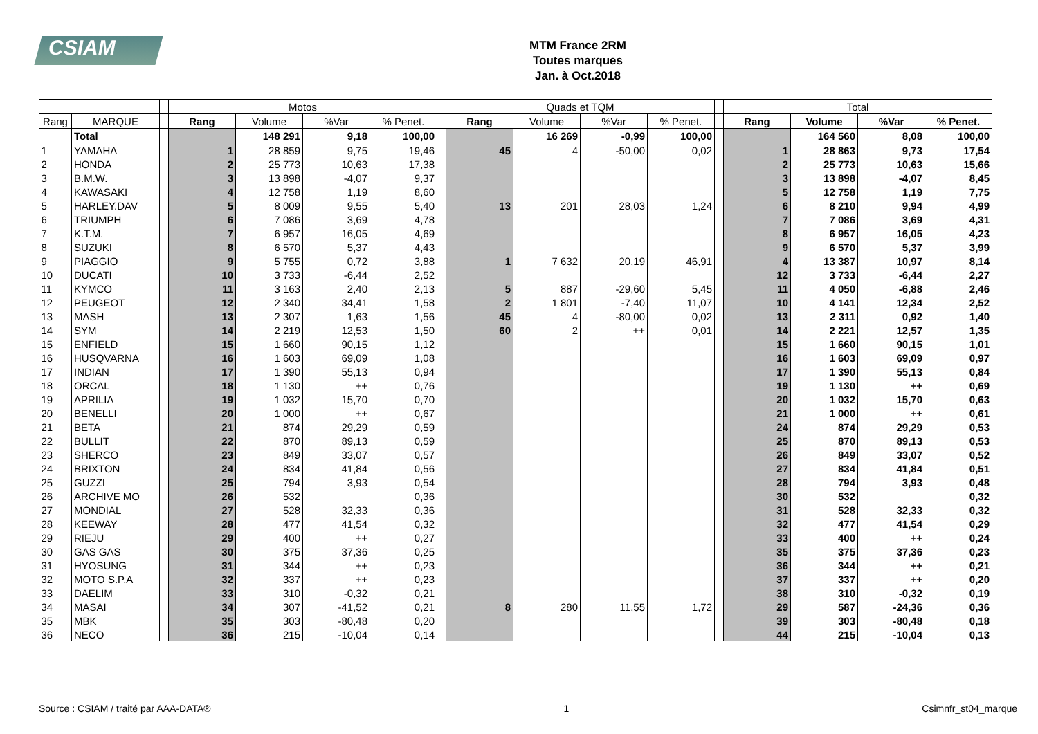CSIAM
MTM France 2RM
Toutes marques
Jan. à Oct.2018
| | | | Motos | | | | | Quads et TQM | | | | | Total | | | |
| Rang | MARQUE | | Rang | Volume | %Var | % Penet. | | Rang | Volume | %Var | % Penet. | | Rang | Volume | %Var | % Penet. |
| | Total | | | 148 291 | 9,18 | 100,00 | | | 16 269 | -0,99 | 100,00 | | | 164 560 | 8,08 | 100,00 |
| 1 | YAMAHA | | 1 | 28 859 | 9,75 | 19,46 | | 45 | 4 | -50,00 | 0,02 | | 1 | 28 863 | 9,73 | 17,54 |
| 2 | HONDA | | 2 | 25 773 | 10,63 | 17,38 | | | | | | | 2 | 25 773 | 10,63 | 15,66 |
| 3 | B.M.W. | | 3 | 13 898 | -4,07 | 9,37 | | | | | | | 3 | 13 898 | -4,07 | 8,45 |
| 4 | KAWASAKI | | 4 | 12 758 | 1,19 | 8,60 | | | | | | | 5 | 12 758 | 1,19 | 7,75 |
| 5 | HARLEY.DAV | | 5 | 8 009 | 9,55 | 5,40 | | 13 | 201 | 28,03 | 1,24 | | 6 | 8 210 | 9,94 | 4,99 |
| 6 | TRIUMPH | | 6 | 7 086 | 3,69 | 4,78 | | | | | | | 7 | 7 086 | 3,69 | 4,31 |
| 7 | K.T.M. | | 7 | 6 957 | 16,05 | 4,69 | | | | | | | 8 | 6 957 | 16,05 | 4,23 |
| 8 | SUZUKI | | 8 | 6 570 | 5,37 | 4,43 | | | | | | | 9 | 6 570 | 5,37 | 3,99 |
| 9 | PIAGGIO | | 9 | 5 755 | 0,72 | 3,88 | | 1 | 7 632 | 20,19 | 46,91 | | 4 | 13 387 | 10,97 | 8,14 |
| 10 | DUCATI | | 10 | 3 733 | -6,44 | 2,52 | | | | | | | 12 | 3 733 | -6,44 | 2,27 |
| 11 | KYMCO | | 11 | 3 163 | 2,40 | 2,13 | | 5 | 887 | -29,60 | 5,45 | | 11 | 4 050 | -6,88 | 2,46 |
| 12 | PEUGEOT | | 12 | 2 340 | 34,41 | 1,58 | | 2 | 1 801 | -7,40 | 11,07 | | 10 | 4 141 | 12,34 | 2,52 |
| 13 | MASH | | 13 | 2 307 | 1,63 | 1,56 | | 45 | 4 | -80,00 | 0,02 | | 13 | 2 311 | 0,92 | 1,40 |
| 14 | SYM | | 14 | 2 219 | 12,53 | 1,50 | | 60 | 2 | ++ | 0,01 | | 14 | 2 221 | 12,57 | 1,35 |
| 15 | ENFIELD | | 15 | 1 660 | 90,15 | 1,12 | | | | | | | 15 | 1 660 | 90,15 | 1,01 |
| 16 | HUSQVARNA | | 16 | 1 603 | 69,09 | 1,08 | | | | | | | 16 | 1 603 | 69,09 | 0,97 |
| 17 | INDIAN | | 17 | 1 390 | 55,13 | 0,94 | | | | | | | 17 | 1 390 | 55,13 | 0,84 |
| 18 | ORCAL | | 18 | 1 130 | ++ | 0,76 | | | | | | | 19 | 1 130 | ++ | 0,69 |
| 19 | APRILIA | | 19 | 1 032 | 15,70 | 0,70 | | | | | | | 20 | 1 032 | 15,70 | 0,63 |
| 20 | BENELLI | | 20 | 1 000 | ++ | 0,67 | | | | | | | 21 | 1 000 | ++ | 0,61 |
| 21 | BETA | | 21 | 874 | 29,29 | 0,59 | | | | | | | 24 | 874 | 29,29 | 0,53 |
| 22 | BULLIT | | 22 | 870 | 89,13 | 0,59 | | | | | | | 25 | 870 | 89,13 | 0,53 |
| 23 | SHERCO | | 23 | 849 | 33,07 | 0,57 | | | | | | | 26 | 849 | 33,07 | 0,52 |
| 24 | BRIXTON | | 24 | 834 | 41,84 | 0,56 | | | | | | | 27 | 834 | 41,84 | 0,51 |
| 25 | GUZZI | | 25 | 794 | 3,93 | 0,54 | | | | | | | 28 | 794 | 3,93 | 0,48 |
| 26 | ARCHIVE MO | | 26 | 532 | | 0,36 | | | | | | | 30 | 532 | | 0,32 |
| 27 | MONDIAL | | 27 | 528 | 32,33 | 0,36 | | | | | | | 31 | 528 | 32,33 | 0,32 |
| 28 | KEEWAY | | 28 | 477 | 41,54 | 0,32 | | | | | | | 32 | 477 | 41,54 | 0,29 |
| 29 | RIEJU | | 29 | 400 | ++ | 0,27 | | | | | | | 33 | 400 | ++ | 0,24 |
| 30 | GAS GAS | | 30 | 375 | 37,36 | 0,25 | | | | | | | 35 | 375 | 37,36 | 0,23 |
| 31 | HYOSUNG | | 31 | 344 | ++ | 0,23 | | | | | | | 36 | 344 | ++ | 0,21 |
| 32 | MOTO S.P.A | | 32 | 337 | ++ | 0,23 | | | | | | | 37 | 337 | ++ | 0,20 |
| 33 | DAELIM | | 33 | 310 | -0,32 | 0,21 | | | | | | | 38 | 310 | -0,32 | 0,19 |
| 34 | MASAI | | 34 | 307 | -41,52 | 0,21 | | 8 | 280 | 11,55 | 1,72 | | 29 | 587 | -24,36 | 0,36 |
| 35 | MBK | | 35 | 303 | -80,48 | 0,20 | | | | | | | 39 | 303 | -80,48 | 0,18 |
| 36 | NECO | | 36 | 215 | -10,04 | 0,14 | | | | | | | 44 | 215 | -10,04 | 0,13 |
Source : CSIAM / traité par AAA-DATA® 1 Csimnfr_st04_marque